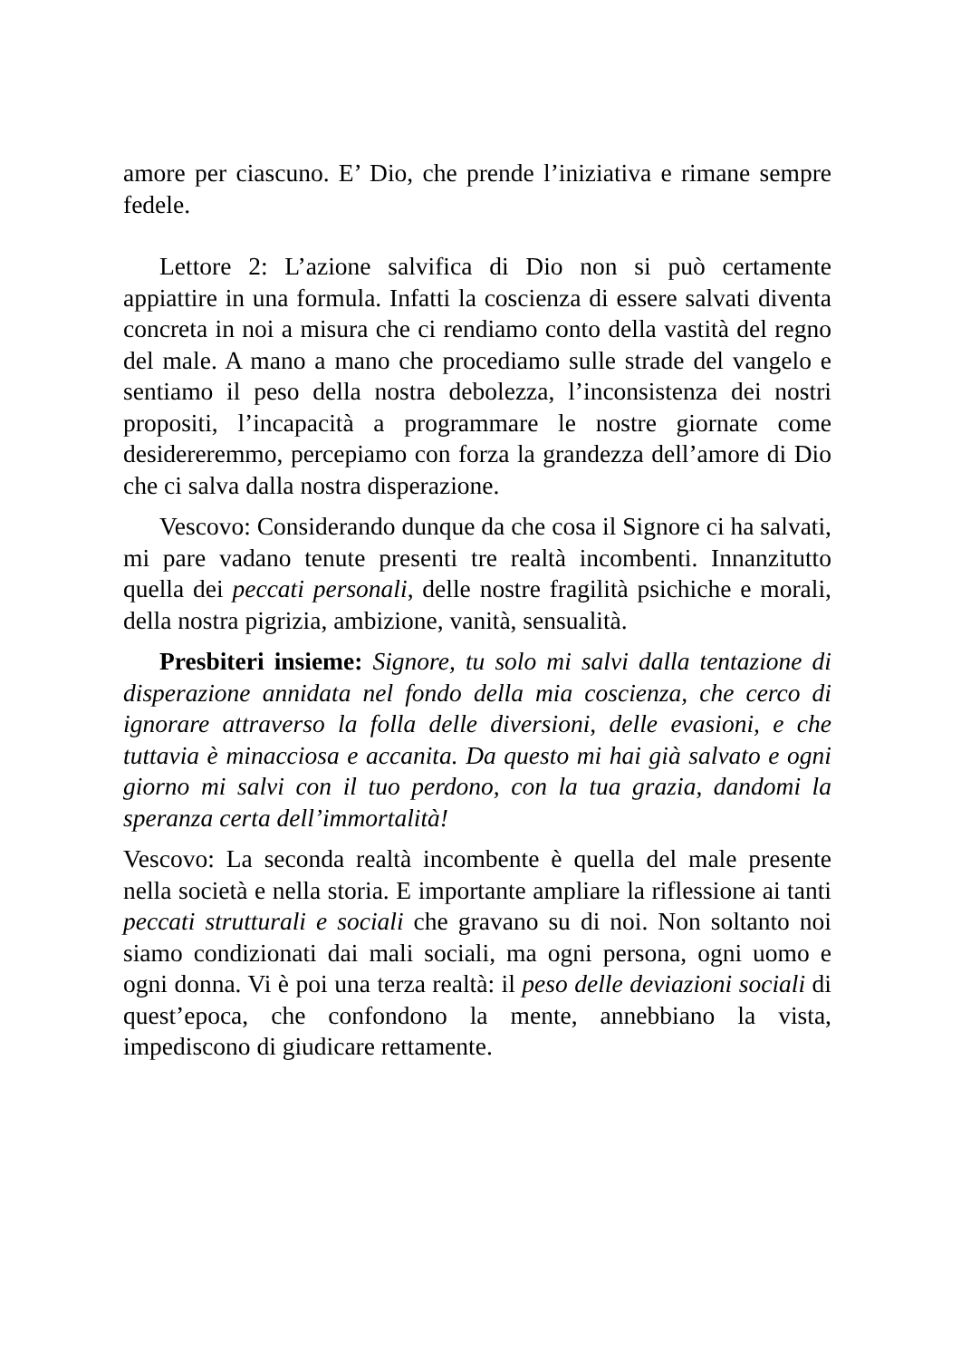amore per ciascuno. E’ Dio, che prende l’iniziativa e rimane sempre fedele.
Lettore 2: L’azione salvifica di Dio non si può certamente appiattire in una formula. Infatti la coscienza di essere salvati diventa concreta in noi a misura che ci rendiamo conto della vastità del regno del male. A mano a mano che procediamo sulle strade del vangelo e sentiamo il peso della nostra debolezza, l’inconsistenza dei nostri propositi, l’incapacità a programmare le nostre giornate come desidereremmo, percepiamo con forza la grandezza dell’amore di Dio che ci salva dalla nostra disperazione.
Vescovo: Considerando dunque da che cosa il Signore ci ha salvati, mi pare vadano tenute presenti tre realtà incombenti. Innanzitutto quella dei peccati personali, delle nostre fragilità psichiche e morali, della nostra pigrizia, ambizione, vanità, sensualità.
Presbiteri insieme: Signore, tu solo mi salvi dalla tentazione di disperazione annidata nel fondo della mia coscienza, che cerco di ignorare attraverso la folla delle diversioni, delle evasioni, e che tuttavia è minacciosa e accanita. Da questo mi hai già salvato e ogni giorno mi salvi con il tuo perdono, con la tua grazia, dandomi la speranza certa dell’immortalità!
Vescovo: La seconda realtà incombente è quella del male presente nella società e nella storia. E importante ampliare la riflessione ai tanti peccati strutturali e sociali che gravano su di noi. Non soltanto noi siamo condizionati dai mali sociali, ma ogni persona, ogni uomo e ogni donna. Vi è poi una terza realtà: il peso delle deviazioni sociali di quest’epoca, che confondono la mente, annebbiano la vista, impediscono di giudicare rettamente.